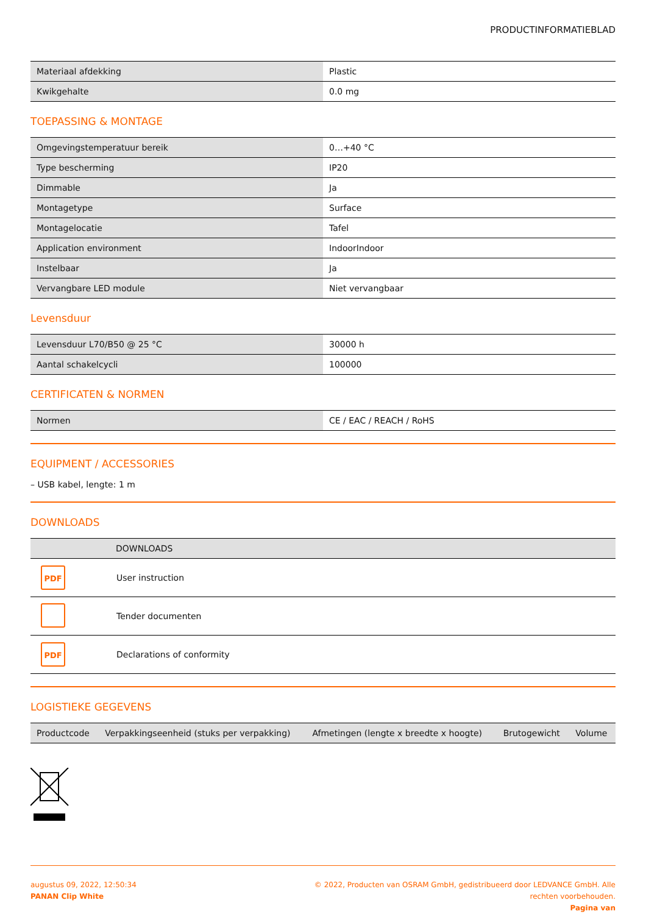PRODUCTINFORMATIEBLAD
| Materiaal afdekking | Plastic |
| Kwikgehalte | 0.0 mg |
TOEPASSING & MONTAGE
| Omgevingstemperatuur bereik | 0…+40 °C |
| Type bescherming | IP20 |
| Dimmable | Ja |
| Montagetype | Surface |
| Montagelocatie | Tafel |
| Application environment | IndoorIndoor |
| Instelbaar | Ja |
| Vervangbare LED module | Niet vervangbaar |
Levensduur
| Levensduur L70/B50 @ 25 °C | 30000 h |
| Aantal schakelcycli | 100000 |
CERTIFICATEN & NORMEN
| Normen | CE / EAC / REACH / RoHS |
EQUIPMENT / ACCESSORIES
– USB kabel, lengte: 1 m
DOWNLOADS
| | DOWNLOADS |
| --- | --- |
| PDF | User instruction |
| | Tender documenten |
| PDF | Declarations of conformity |
LOGISTIEKE GEGEVENS
| Productcode | Verpakkingseenheid (stuks per verpakking) | Afmetingen (lengte x breedte x hoogte) | Brutogewicht | Volume |
| --- | --- | --- | --- | --- |
augustus 09, 2022, 12:50:34
PANAN Clip White
© 2022, Producten van OSRAM GmbH, gedistribueerd door LEDVANCE GmbH. Alle
rechten voorbehouden.
Pagina van